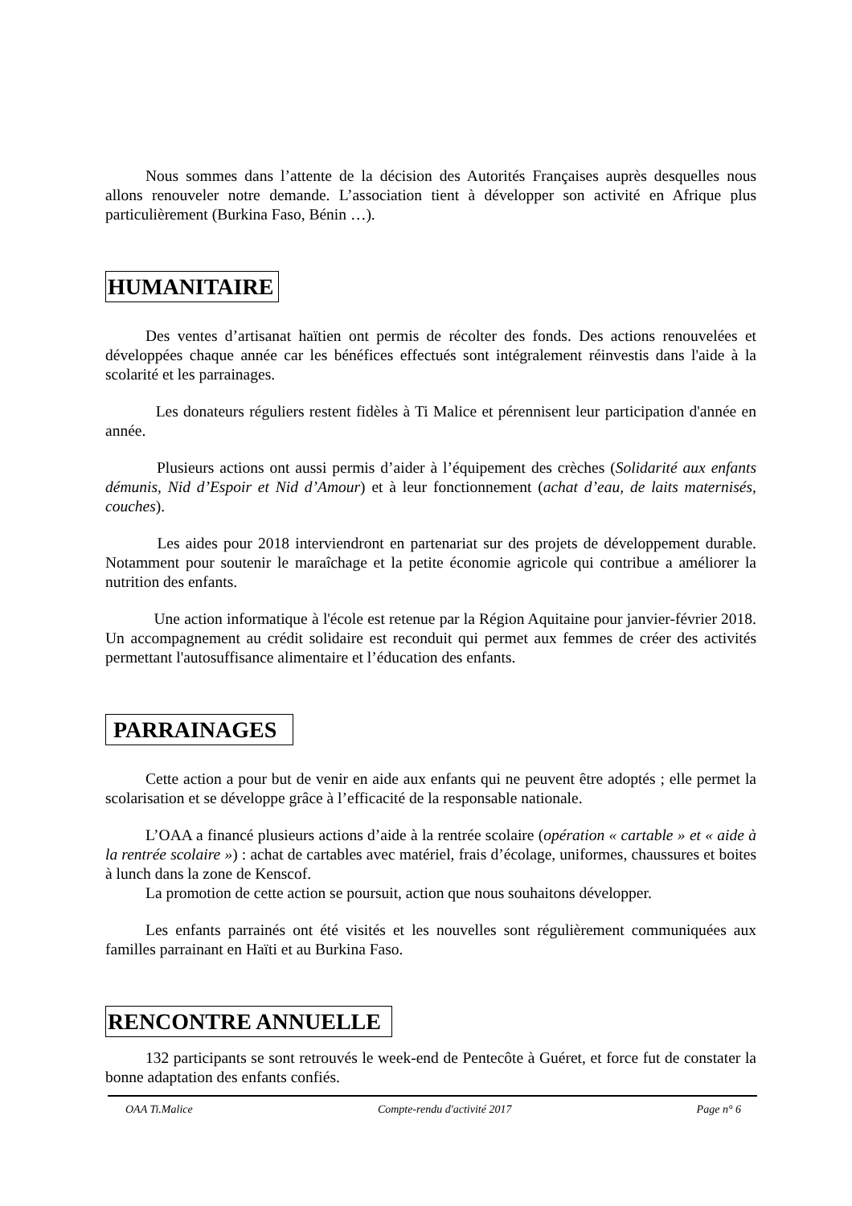Nous sommes dans l’attente de la décision des Autorités Françaises auprès desquelles nous allons renouveler notre demande. L’association tient à développer son activité en Afrique plus particulièrement (Burkina Faso, Bénin …).
HUMANITAIRE
Des ventes d’artisanat haïtien ont permis de récolter des fonds. Des actions renouvelées et développées chaque année car les bénéfices effectués sont intégralement réinvestis dans l'aide à la scolarité et les parrainages.
Les donateurs réguliers restent fidèles à Ti Malice et pérennisent leur participation d'année en année.
Plusieurs actions ont aussi permis d’aider à l’équipement des crèches (Solidarité aux enfants démunis, Nid d’Espoir et Nid d’Amour) et à leur fonctionnement (achat d’eau, de laits maternisés, couches).
Les aides pour 2018 interviendront en partenariat sur des projets de développement durable. Notamment pour soutenir le maraîchage et la petite économie agricole qui contribue a améliorer la nutrition des enfants.
Une action informatique à l'école est retenue par la Région Aquitaine pour janvier-février 2018. Un accompagnement au crédit solidaire est reconduit qui permet aux femmes de créer des activités permettant l'autosuffisance alimentaire et l’éducation des enfants.
PARRAINAGES
Cette action a pour but de venir en aide aux enfants qui ne peuvent être adoptés ; elle permet la scolarisation et se développe grâce à l’efficacité de la responsable nationale.
L’OAA a financé plusieurs actions d’aide à la rentrée scolaire (opération « cartable » et « aide à la rentrée scolaire ») : achat de cartables avec matériel, frais d’écolage, uniformes, chaussures et boites à lunch dans la zone de Kenscof.
La promotion de cette action se poursuit, action que nous souhaitons développer.
Les enfants parrainés ont été visités et les nouvelles sont régulièrement communiquées aux familles parrainant en Haïti et au Burkina Faso.
RENCONTRE ANNUELLE
132 participants se sont retrouvés le week-end de Pentecôte à Guéret, et force fut de constater la bonne adaptation des enfants confiés.
OAA Ti.Malice Compte-rendu d'activité 2017 Page n° 6